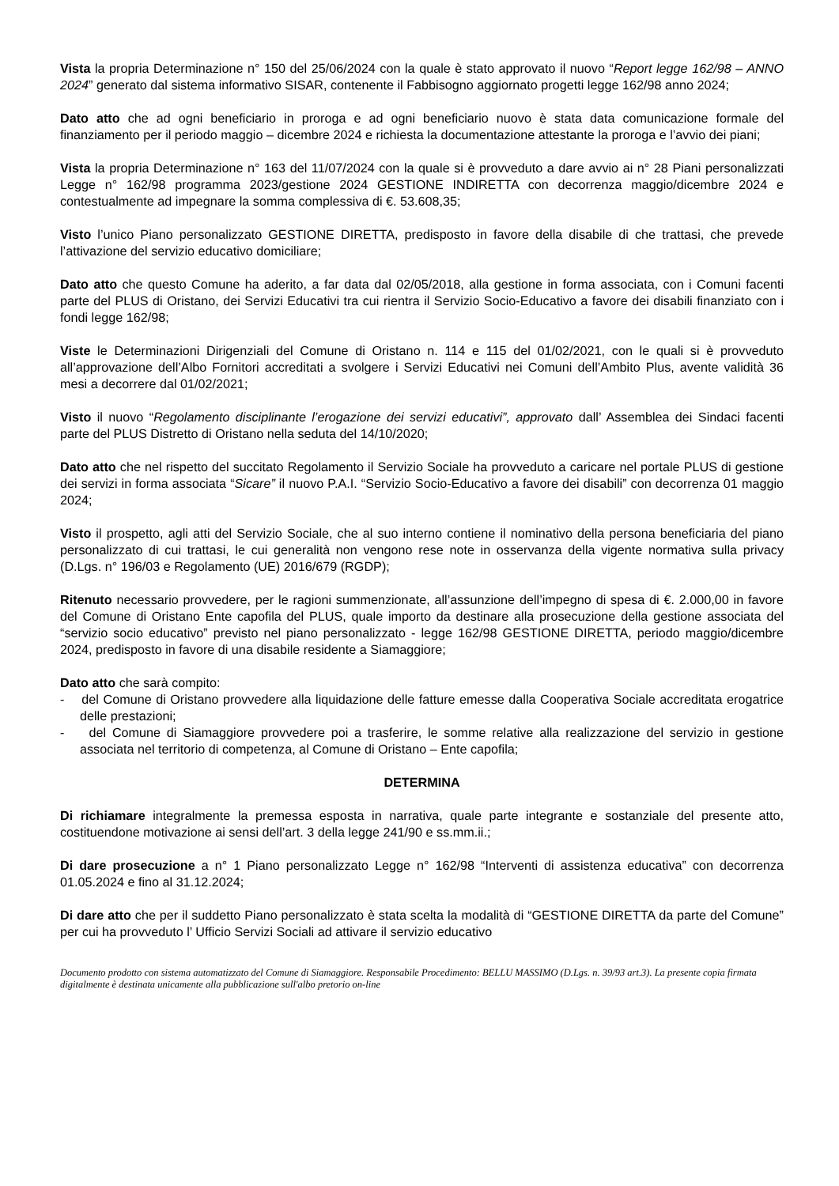Vista la propria Determinazione n° 150 del 25/06/2024 con la quale è stato approvato il nuovo “Report legge 162/98 – ANNO 2024” generato dal sistema informativo SISAR, contenente il Fabbisogno aggiornato progetti legge 162/98 anno 2024;
Dato atto che ad ogni beneficiario in proroga e ad ogni beneficiario nuovo è stata data comunicazione formale del finanziamento per il periodo maggio – dicembre 2024 e richiesta la documentazione attestante la proroga e l’avvio dei piani;
Vista la propria Determinazione n° 163 del 11/07/2024 con la quale si è provveduto a dare avvio ai n° 28 Piani personalizzati Legge n° 162/98 programma 2023/gestione 2024 GESTIONE INDIRETTA con decorrenza maggio/dicembre 2024 e contestualmente ad impegnare la somma complessiva di €. 53.608,35;
Visto l’unico Piano personalizzato GESTIONE DIRETTA, predisposto in favore della disabile di che trattasi, che prevede l’attivazione del servizio educativo domiciliare;
Dato atto che questo Comune ha aderito, a far data dal 02/05/2018, alla gestione in forma associata, con i Comuni facenti parte del PLUS di Oristano, dei Servizi Educativi tra cui rientra il Servizio Socio-Educativo a favore dei disabili finanziato con i fondi legge 162/98;
Viste le Determinazioni Dirigenziali del Comune di Oristano n. 114 e 115 del 01/02/2021, con le quali si è provveduto all’approvazione dell’Albo Fornitori accreditati a svolgere i Servizi Educativi nei Comuni dell’Ambito Plus, avente validità 36 mesi a decorrere dal 01/02/2021;
Visto il nuovo “Regolamento disciplinante l’erogazione dei servizi educativi”, approvato dall’ Assemblea dei Sindaci facenti parte del PLUS Distretto di Oristano nella seduta del 14/10/2020;
Dato atto che nel rispetto del succitato Regolamento il Servizio Sociale ha provveduto a caricare nel portale PLUS di gestione dei servizi in forma associata “Sicare” il nuovo P.A.I. “Servizio Socio-Educativo a favore dei disabili” con decorrenza 01 maggio 2024;
Visto il prospetto, agli atti del Servizio Sociale, che al suo interno contiene il nominativo della persona beneficiaria del piano personalizzato di cui trattasi, le cui generalità non vengono rese note in osservanza della vigente normativa sulla privacy (D.Lgs. n° 196/03 e Regolamento (UE) 2016/679 (RGDP);
Ritenuto necessario provvedere, per le ragioni summenzionate, all’assunzione dell’impegno di spesa di €. 2.000,00 in favore del Comune di Oristano Ente capofila del PLUS, quale importo da destinare alla prosecuzione della gestione associata del “servizio socio educativo” previsto nel piano personalizzato - legge 162/98 GESTIONE DIRETTA, periodo maggio/dicembre 2024, predisposto in favore di una disabile residente a Siamaggiore;
Dato atto che sarà compito:
- del Comune di Oristano provvedere alla liquidazione delle fatture emesse dalla Cooperativa Sociale accreditata erogatrice delle prestazioni;
- del Comune di Siamaggiore provvedere poi a trasferire, le somme relative alla realizzazione del servizio in gestione associata nel territorio di competenza, al Comune di Oristano – Ente capofila;
DETERMINA
Di richiamare integralmente la premessa esposta in narrativa, quale parte integrante e sostanziale del presente atto, costituendone motivazione ai sensi dell’art. 3 della legge 241/90 e ss.mm.ii.;
Di dare prosecuzione a n° 1 Piano personalizzato Legge n° 162/98 “Interventi di assistenza educativa” con decorrenza 01.05.2024 e fino al 31.12.2024;
Di dare atto che per il suddetto Piano personalizzato è stata scelta la modalità di “GESTIONE DIRETTA da parte del Comune” per cui ha provveduto l’ Ufficio Servizi Sociali ad attivare il servizio educativo
Documento prodotto con sistema automatizzato del Comune di Siamaggiore. Responsabile Procedimento: BELLU MASSIMO (D.Lgs. n. 39/93 art.3). La presente copia firmata digitalmente è destinata unicamente alla pubblicazione sull'albo pretorio on-line